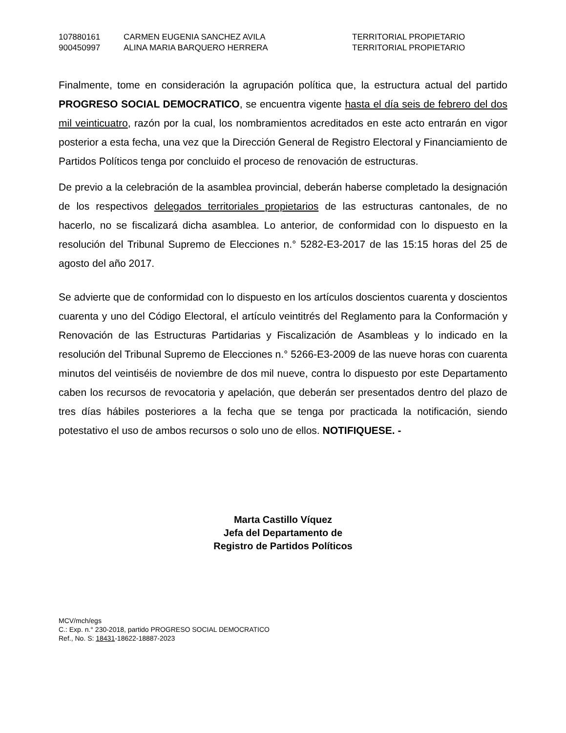| 107880161 | CARMEN EUGENIA SANCHEZ AVILA | TERRITORIAL PROPIETARIO |
| 900450997 | ALINA MARIA BARQUERO HERRERA | TERRITORIAL PROPIETARIO |
Finalmente, tome en consideración la agrupación política que, la estructura actual del partido PROGRESO SOCIAL DEMOCRATICO, se encuentra vigente hasta el día seis de febrero del dos mil veinticuatro, razón por la cual, los nombramientos acreditados en este acto entrarán en vigor posterior a esta fecha, una vez que la Dirección General de Registro Electoral y Financiamiento de Partidos Políticos tenga por concluido el proceso de renovación de estructuras.
De previo a la celebración de la asamblea provincial, deberán haberse completado la designación de los respectivos delegados territoriales propietarios de las estructuras cantonales, de no hacerlo, no se fiscalizará dicha asamblea. Lo anterior, de conformidad con lo dispuesto en la resolución del Tribunal Supremo de Elecciones n.° 5282-E3-2017 de las 15:15 horas del 25 de agosto del año 2017.
Se advierte que de conformidad con lo dispuesto en los artículos doscientos cuarenta y doscientos cuarenta y uno del Código Electoral, el artículo veintitrés del Reglamento para la Conformación y Renovación de las Estructuras Partidarias y Fiscalización de Asambleas y lo indicado en la resolución del Tribunal Supremo de Elecciones n.° 5266-E3-2009 de las nueve horas con cuarenta minutos del veintiséis de noviembre de dos mil nueve, contra lo dispuesto por este Departamento caben los recursos de revocatoria y apelación, que deberán ser presentados dentro del plazo de tres días hábiles posteriores a la fecha que se tenga por practicada la notificación, siendo potestativo el uso de ambos recursos o solo uno de ellos. NOTIFIQUESE. -
Marta Castillo Víquez
Jefa del Departamento de
Registro de Partidos Políticos
MCV/mch/egs
C.: Exp. n.° 230-2018, partido PROGRESO SOCIAL DEMOCRATICO
Ref., No. S: 18431-18622-18887-2023